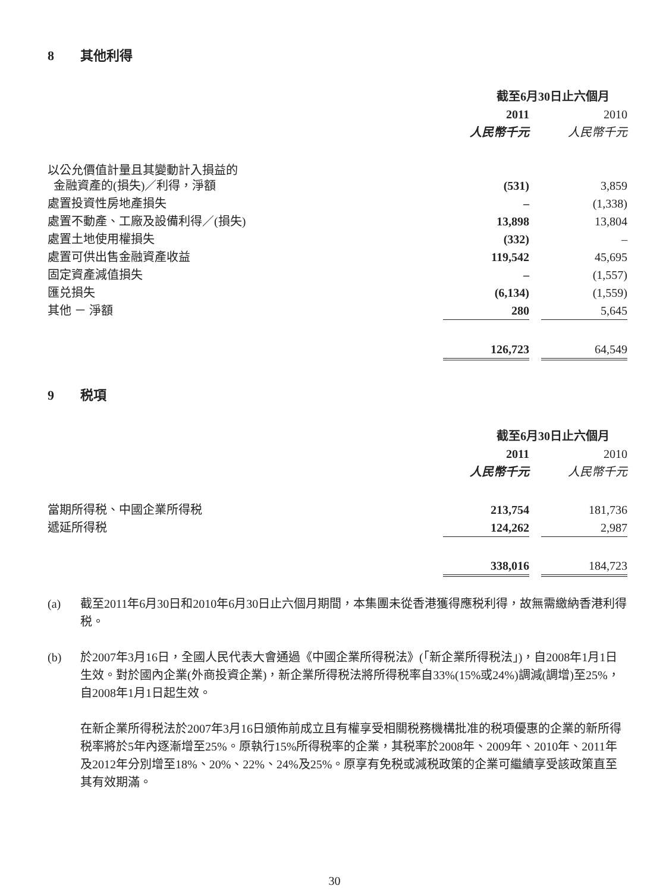8 其他利得
| | 截至6月30日止六個月 | | |
| | 2011 | | 2010 |
| | 人民幣千元 | | 人民幣千元 |
| 以公允價值計量且其變動計入損益的 金融資產的(損失)／利得，淨額 | (531) | | 3,859 |
| 處置投資性房地產損失 | – | | (1,338) |
| 處置不動產、工廠及設備利得／(損失) | 13,898 | | 13,804 |
| 處置土地使用權損失 | (332) | | – |
| 處置可供出售金融資產收益 | 119,542 | | 45,695 |
| 固定資產減值損失 | – | | (1,557) |
| 匯兑損失 | (6,134) | | (1,559) |
| 其他 － 淨額 | 280 | | 5,645 |
| | 126,723 | | 64,549 |
9 税項
| | 截至6月30日止六個月 | | |
| | 2011 | | 2010 |
| | 人民幣千元 | | 人民幣千元 |
| 當期所得税、中國企業所得税 | 213,754 | | 181,736 |
| 遞延所得税 | 124,262 | | 2,987 |
| | 338,016 | | 184,723 |
(a) 截至2011年6月30日和2010年6月30日止六個月期間，本集團未從香港獲得應税利得，故無需繳納香港利得税。
(b) 於2007年3月16日，全國人民代表大會通過《中國企業所得税法》(「新企業所得税法」)，自2008年1月1日生效。對於國內企業(外商投資企業)，新企業所得税法將所得税率自33%(15%或24%)調減(調增)至25%，自2008年1月1日起生效。
在新企業所得税法於2007年3月16日頒佈前成立且有權享受相關税務機構批准的税項優惠的企業的新所得税率將於5年內逐漸增至25%。原執行15%所得税率的企業，其税率於2008年、2009年、2010年、2011年及2012年分別增至18%、20%、22%、24%及25%。原享有免税或減税政策的企業可繼續享受該政策直至其有效期滿。
30